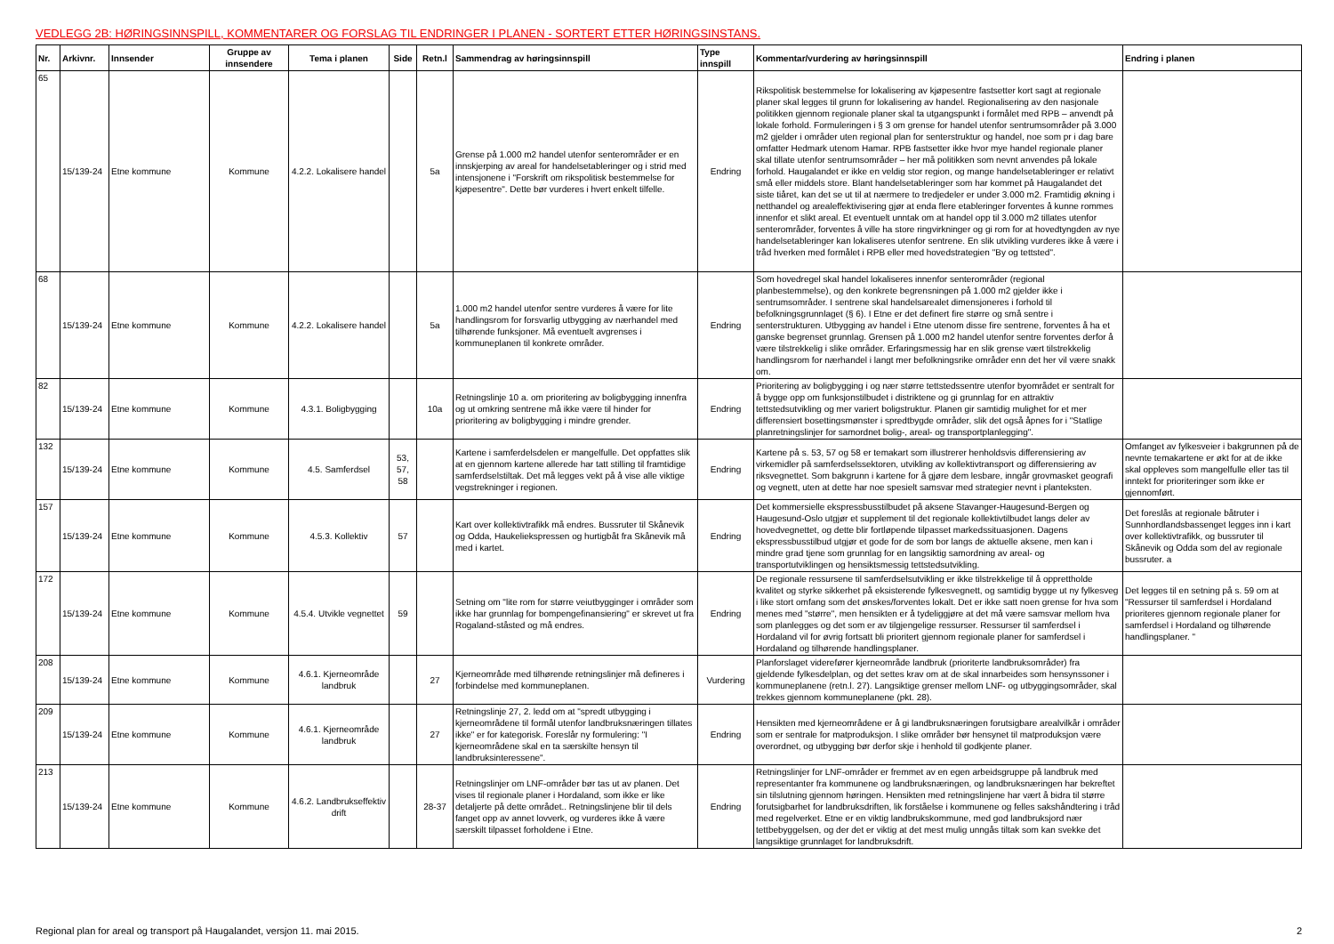VEDLEGG 2B: HØRINGSINNSPILL, KOMMENTARER OG FORSLAG TIL ENDRINGER I PLANEN - SORTERT ETTER HØRINGSINSTANS.
| Nr. | Arkivnr. | Innsender | Gruppe av innsendere | Tema i planen | Side | Retn.l | Sammendrag av høringsinnspill | Type innspill | Kommentar/vurdering av høringsinnspill | Endring i planen |
| --- | --- | --- | --- | --- | --- | --- | --- | --- | --- | --- |
| 65 | 15/139-24 | Etne kommune | Kommune | 4.2.2. Lokalisere handel | | 5a | Grense på 1.000 m2 handel utenfor senterområder er en innskjerping av areal for handelsetableringer og i strid med intensjonene i "Forskrift om rikspolitisk bestemmelse for kjøpesentre". Dette bør vurderes i hvert enkelt tilfelle. | Endring | Rikspolitisk bestemmelse for lokalisering av kjøpesentre fastsetter kort sagt at regionale planer skal legges til grunn for lokalisering av handel. Regionalisering av den nasjonale politikken gjennom regionale planer skal ta utgangspunkt i formålet med RPB – anvendt på lokale forhold. Formuleringen i § 3 om grense for handel utenfor sentrumsområder på 3.000 m2 gjelder i områder uten regional plan for senterstruktur og handel, noe som pr i dag bare omfatter Hedmark utenom Hamar. RPB fastsetter ikke hvor mye handel regionale planer skal tillate utenfor sentrumsområder – her må politikken som nevnt anvendes på lokale forhold. Haugalandet er ikke en veldig stor region, og mange handelsetableringer er relativt små eller middels store. Blant handelsetableringer som har kommet på Haugalandet det siste tiåret, kan det se ut til at nærmere to tredjedeler er under 3.000 m2. Framtidig økning i netthandel og arealeffektivisering gjør at enda flere etableringer forventes å kunne rommes innenfor et slikt areal. Et eventuelt unntak om at handel opp til 3.000 m2 tillates utenfor senterområder, forventes å ville ha store ringvirkninger og gi rom for at hovedtyngden av nye handelsetableringer kan lokaliseres utenfor sentrene. En slik utvikling vurderes ikke å være i tråd hverken med formålet i RPB eller med hovedstrategien "By og tettsted". | |
| 68 | 15/139-24 | Etne kommune | Kommune | 4.2.2. Lokalisere handel | | 5a | 1.000 m2 handel utenfor sentre vurderes å være for lite handlingsrom for forsvarlig utbygging av nærhandel med tilhørende funksjoner. Må eventuelt avgrenses i kommuneplanen til konkrete områder. | Endring | Som hovedregel skal handel lokaliseres innenfor senterområder (regional planbestemmelse), og den konkrete begrensningen på 1.000 m2 gjelder ikke i sentrumsområder. I sentrene skal handelsarealet dimensjoneres i forhold til befolkningsgrunnlaget (§ 6). I Etne er det definert fire større og små sentre i senterstrukturen. Utbygging av handel i Etne utenom disse fire sentrene, forventes å ha et ganske begrenset grunnlag. Grensen på 1.000 m2 handel utenfor sentre forventes derfor å være tilstrekkelig i slike områder. Erfaringsmessig har en slik grense vært tilstrekkelig handlingsrom for nærhandel i langt mer befolkningsrike områder enn det her vil være snakk om. | |
| 82 | 15/139-24 | Etne kommune | Kommune | 4.3.1. Boligbygging | | 10a | Retningslinje 10 a. om prioritering av boligbygging innenfra og ut omkring sentrene må ikke være til hinder for prioritering av boligbygging i mindre grender. | Endring | Prioritering av boligbygging i og nær større tettstedssentre utenfor byområdet er sentralt for å bygge opp om funksjonstilbudet i distriktene og gi grunnlag for en attraktiv tettstedsutvikling og mer variert boligstruktur. Planen gir samtidig mulighet for et mer differensiert bosettingsmønster i spredtbygde områder, slik det også åpnes for i "Statlige planretningslinjer for samordnet bolig-, areal- og transportplanlegging". | |
| 132 | 15/139-24 | Etne kommune | Kommune | 4.5. Samferdsel | 53, 57, 58 | | Kartene i samferdelsdelen er mangelfulle. Det oppfattes slik at en gjennom kartene allerede har tatt stilling til framtidige samferdselstiltak. Det må legges vekt på å vise alle viktige vegstrekninger i regionen. | Endring | Kartene på s. 53, 57 og 58 er temakart som illustrerer henholdsvis differensiering av virkemidler på samferdselssektoren, utvikling av kollektivtransport og differensiering av riksvegnettet. Som bakgrunn i kartene for å gjøre dem lesbare, inngår grovmasket geografi og vegnett, uten at dette har noe spesielt samsvar med strategier nevnt i planteksten. | Omfanget av fylkesveier i bakgrunnen på de nevnte temakartene er økt for at de ikke skal oppleves som mangelfulle eller tas til inntekt for prioriteringer som ikke er gjennomført. |
| 157 | 15/139-24 | Etne kommune | Kommune | 4.5.3. Kollektiv | 57 | | Kart over kollektivtrafikk må endres. Bussruter til Skånevik og Odda, Haukeliekspressen og hurtigbåt fra Skånevik må med i kartet. | Endring | Det kommersielle ekspressbusstilbudet på aksene Stavanger-Haugesund-Bergen og Haugesund-Oslo utgjør et supplement til det regionale kollektivtilbudet langs deler av hovedvegnettet, og dette blir fortløpende tilpasset markedssituasjonen. Dagens ekspressbusstilbud utgjør et gode for de som bor langs de aktuelle aksene, men kan i mindre grad tjene som grunnlag for en langsiktig samordning av areal- og transportutviklingen og hensiktsmessig tettstedsutvikling. | Det foreslås at regionale båtruter i Sunnhordlandsbassenget legges inn i kart over kollektivtrafikk, og bussruter til Skånevik og Odda som del av regionale bussruter. a |
| 172 | 15/139-24 | Etne kommune | Kommune | 4.5.4. Utvikle vegnettet | 59 | | Setning om "lite rom for større veiutbygginger i områder som ikke har grunnlag for bompengefinansiering" er skrevet ut fra Rogaland-ståsted og må endres. | Endring | De regionale ressursene til samferdselsutvikling er ikke tilstrekkelige til å opprettholde kvalitet og styrke sikkerhet på eksisterende fylkesvegnett, og samtidig bygge ut ny fylkesveg i like stort omfang som det ønskes/forventes lokalt. Det er ikke satt noen grense for hva som menes med "større", men hensikten er å tydeliggjøre at det må være samsvar mellom hva som planlegges og det som er av tilgjengelige ressurser. Ressurser til samferdsel i Hordaland vil for øvrig fortsatt bli prioritert gjennom regionale planer for samferdsel i Hordaland og tilhørende handlingsplaner. | Det legges til en setning på s. 59 om at "Ressurser til samferdsel i Hordaland prioriteres gjennom regionale planer for samferdsel i Hordaland og tilhørende handlingsplaner. " |
| 208 | 15/139-24 | Etne kommune | Kommune | 4.6.1. Kjerneområde landbruk | | 27 | Kjerneområde med tilhørende retningslinjer må defineres i forbindelse med kommuneplanen. | Vurdering | Planforslaget viderefører kjerneområde landbruk (prioriterte landbruksområder) fra gjeldende fylkesdelplan, og det settes krav om at de skal innarbeides som hensynssoner i kommuneplanene (retn.l. 27). Langsiktige grenser mellom LNF- og utbyggingsområder, skal trekkes gjennom kommuneplanene (pkt. 28). | |
| 209 | 15/139-24 | Etne kommune | Kommune | 4.6.1. Kjerneområde landbruk | | 27 | Retningslinje 27, 2. ledd om at "spredt utbygging i kjerneområdene til formål utenfor landbruksnæringen tillates ikke" er for kategorisk. Foreslår ny formulering: "I kjerneområdene skal en ta særskilte hensyn til landbruksinteressene". | Endring | Hensikten med kjerneområdene er å gi landbruksnæringen forutsigbare arealvilkår i områder som er sentrale for matproduksjon. I slike områder bør hensynet til matproduksjon være overordnet, og utbygging bør derfor skje i henhold til godkjente planer. | |
| 213 | 15/139-24 | Etne kommune | Kommune | 4.6.2. Landbrukseffektiv drift | | 28-37 | Retningslinjer om LNF-områder bør tas ut av planen. Det vises til regionale planer i Hordaland, som ikke er like detaljerte på dette området.. Retningslinjene blir til dels fanget opp av annet lovverk, og vurderes ikke å være særskilt tilpasset forholdene i Etne. | Endring | Retningslinjer for LNF-områder er fremmet av en egen arbeidsgruppe på landbruk med representanter fra kommunene og landbruksnæringen, og landbruksnæringen har bekreftet sin tilslutning gjennom høringen. Hensikten med retningslinjene har vært å bidra til større forutsigbarhet for landbruksdriften, lik forståelse i kommunene og felles sakshåndtering i tråd med regelverket. Etne er en viktig landbrukskommune, med god landbruksjord nær tettbebyggelsen, og der det er viktig at det mest mulig unngås tiltak som kan svekke det langsiktige grunnlaget for landbruksdrift. | |
Regional plan for areal og transport på Haugalandet, versjon 11. mai 2015. 2